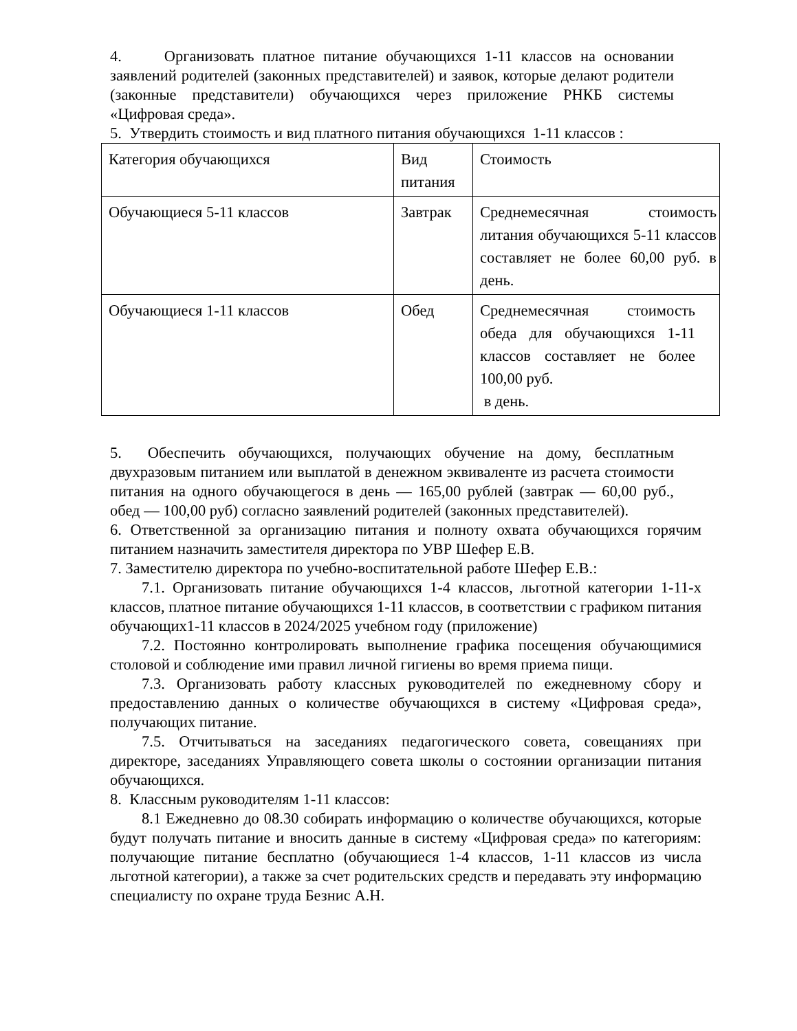4. Организовать платное питание обучающихся 1-11 классов на основании заявлений родителей (законных представителей) и заявок, которые делают родители (законные представители) обучающихся через приложение РНКБ системы «Цифровая среда».
5. Утвердить стоимость и вид платного питания обучающихся 1-11 классов :
| Категория обучающихся | Вид питания | Стоимость |
| Обучающиеся 5-11 классов | Завтрак | Среднемесячная стоимость литания обучающихся 5-11 классов составляет не более 60,00 руб. в день. |
| Обучающиеся 1-11 классов | Обед | Среднемесячная стоимость обеда для обучающихся 1-11 классов составляет не более 100,00 руб. в день. |
5. Обеспечить обучающихся, получающих обучение на дому, бесплатным двухразовым питанием или выплатой в денежном эквиваленте из расчета стоимости питания на одного обучающегося в день — 165,00 рублей (завтрак — 60,00 руб., обед — 100,00 руб) согласно заявлений родителей (законных представителей).
6. Ответственной за организацию питания и полноту охвата обучающихся горячим питанием назначить заместителя директора по УВР Шефер Е.В.
7. Заместителю директора по учебно-воспитательной работе Шефер Е.В.:
7.1. Организовать питание обучающихся 1-4 классов, льготной категории 1-11-х классов, платное питание обучающихся 1-11 классов, в соответствии с графиком питания обучающих1-11 классов в 2024/2025 учебном году (приложение)
7.2. Постоянно контролировать выполнение графика посещения обучающимися столовой и соблюдение ими правил личной гигиены во время приема пищи.
7.3. Организовать работу классных руководителей по ежедневному сбору и предоставлению данных о количестве обучающихся в систему «Цифровая среда», получающих питание.
7.5. Отчитываться на заседаниях педагогического совета, совещаниях при директоре, заседаниях Управляющего совета школы о состоянии организации питания обучающихся.
8. Классным руководителям 1-11 классов:
8.1 Ежедневно до 08.30 собирать информацию о количестве обучающихся, которые будут получать питание и вносить данные в систему «Цифровая среда» по категориям: получающие питание бесплатно (обучающиеся 1-4 классов, 1-11 классов из числа льготной категории), а также за счет родительских средств и передавать эту информацию специалисту по охране труда Безнис А.Н.